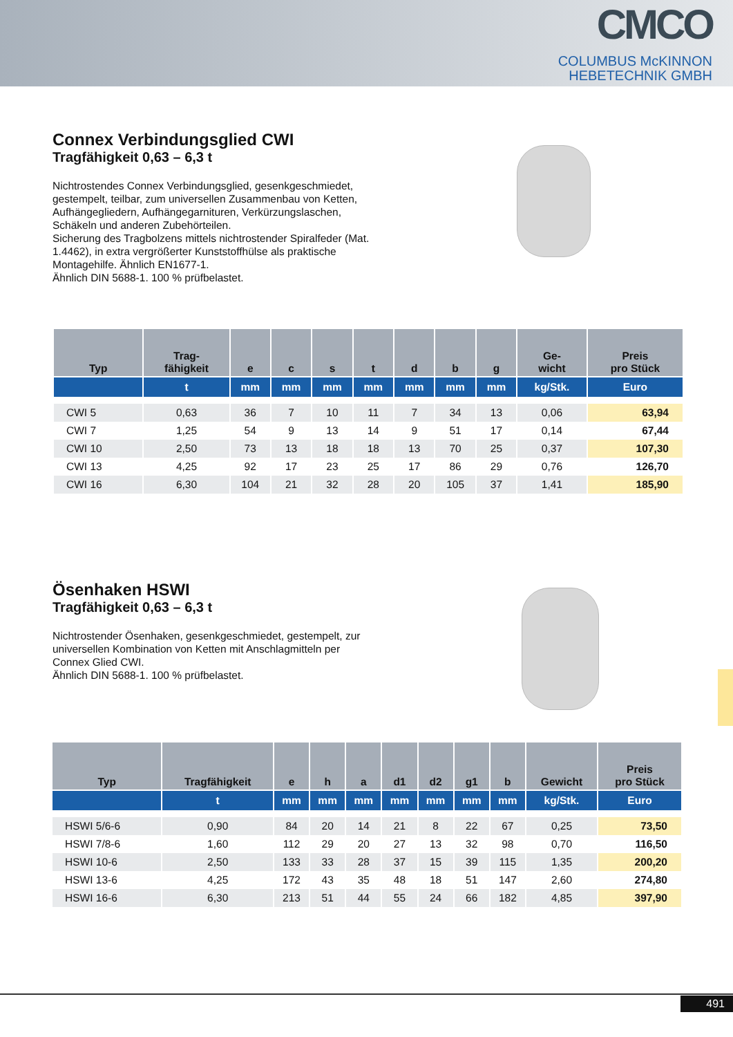CMCO
COLUMBUS McKINNON
HEBETECHNIK GMBH
Connex Verbindungsglied CWI
Tragfähigkeit 0,63 – 6,3 t
Nichtrostendes Connex Verbindungsglied, gesenkgeschmiedet, gestempelt, teilbar, zum universellen Zusammenbau von Ketten, Aufhängegliedern, Aufhängegarnituren, Verkürzungslaschen, Schäkeln und anderen Zubehörteilen.
Sicherung des Tragbolzens mittels nichtrostender Spiralfeder (Mat. 1.4462), in extra vergrößerter Kunststoffhülse als praktische Montagehilfe. Ähnlich EN1677-1.
Ähnlich DIN 5688-1. 100 % prüfbelastet.
| Typ | Trag- fähigkeit | e | c | s | t | d | b | g | Ge- wicht | Preis pro Stück |
| --- | --- | --- | --- | --- | --- | --- | --- | --- | --- | --- |
| | t | mm | mm | mm | mm | mm | mm | mm | kg/Stk. | Euro |
| CWI 5 | 0,63 | 36 | 7 | 10 | 11 | 7 | 34 | 13 | 0,06 | 63,94 |
| CWI 7 | 1,25 | 54 | 9 | 13 | 14 | 9 | 51 | 17 | 0,14 | 67,44 |
| CWI 10 | 2,50 | 73 | 13 | 18 | 18 | 13 | 70 | 25 | 0,37 | 107,30 |
| CWI 13 | 4,25 | 92 | 17 | 23 | 25 | 17 | 86 | 29 | 0,76 | 126,70 |
| CWI 16 | 6,30 | 104 | 21 | 32 | 28 | 20 | 105 | 37 | 1,41 | 185,90 |
Ösenhaken HSWI
Tragfähigkeit 0,63 – 6,3 t
Nichtrostender Ösenhaken, gesenkgeschmiedet, gestempelt, zur universellen Kombination von Ketten mit Anschlagmitteln per Connex Glied CWI.
Ähnlich DIN 5688-1. 100 % prüfbelastet.
| Typ | Tragfähigkeit | e | h | a | d1 | d2 | g1 | b | Gewicht | Preis pro Stück |
| --- | --- | --- | --- | --- | --- | --- | --- | --- | --- | --- |
| | t | mm | mm | mm | mm | mm | mm | mm | kg/Stk. | Euro |
| HSWI 5/6-6 | 0,90 | 84 | 20 | 14 | 21 | 8 | 22 | 67 | 0,25 | 73,50 |
| HSWI 7/8-6 | 1,60 | 112 | 29 | 20 | 27 | 13 | 32 | 98 | 0,70 | 116,50 |
| HSWI 10-6 | 2,50 | 133 | 33 | 28 | 37 | 15 | 39 | 115 | 1,35 | 200,20 |
| HSWI 13-6 | 4,25 | 172 | 43 | 35 | 48 | 18 | 51 | 147 | 2,60 | 274,80 |
| HSWI 16-6 | 6,30 | 213 | 51 | 44 | 55 | 24 | 66 | 182 | 4,85 | 397,90 |
491